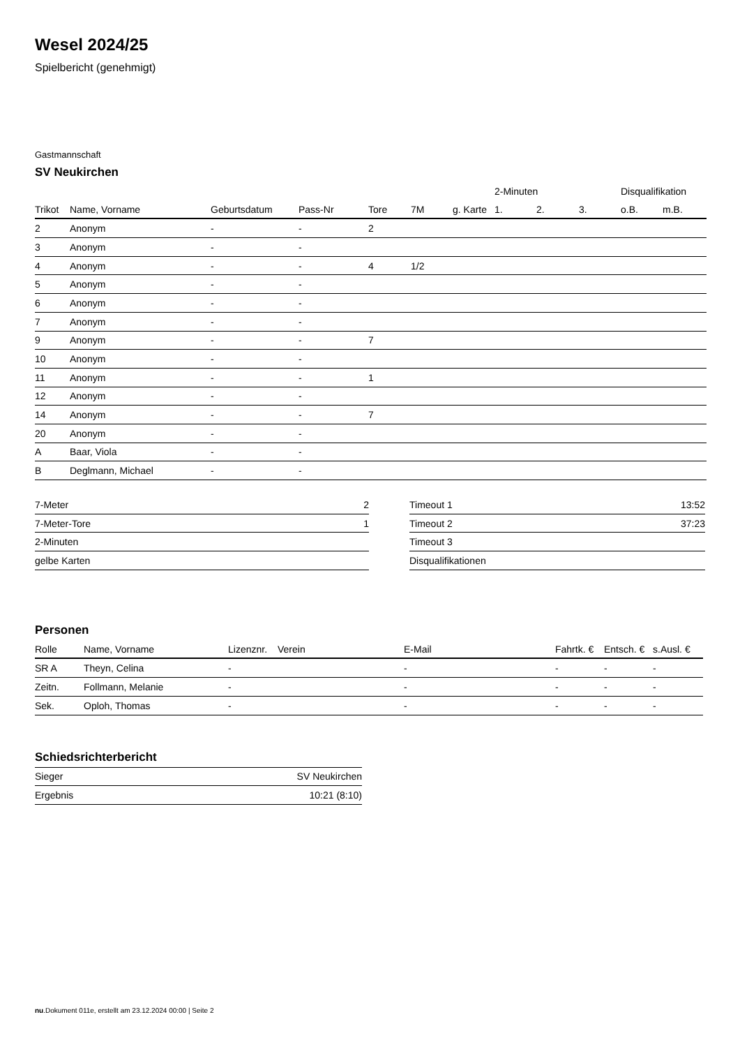Wesel 2024/25
Spielbericht (genehmigt)
Gastmannschaft
SV Neukirchen
| | | | | | | | 2-Minuten | | | Disqualifikation | |
| --- | --- | --- | --- | --- | --- | --- | --- | --- | --- | --- | --- |
| Trikot | Name, Vorname | Geburtsdatum | Pass-Nr | Tore | 7M | g. Karte | 1. | 2. | 3. | o.B. | m.B. |
| 2 | Anonym | - | - | 2 | | | | | | | |
| 3 | Anonym | - | - | | | | | | | | |
| 4 | Anonym | - | - | 4 | 1/2 | | | | | | |
| 5 | Anonym | - | - | | | | | | | | |
| 6 | Anonym | - | - | | | | | | | | |
| 7 | Anonym | - | - | | | | | | | | |
| 9 | Anonym | - | - | 7 | | | | | | | |
| 10 | Anonym | - | - | | | | | | | | |
| 11 | Anonym | - | - | 1 | | | | | | | |
| 12 | Anonym | - | - | | | | | | | | |
| 14 | Anonym | - | - | 7 | | | | | | | |
| 20 | Anonym | - | - | | | | | | | | |
| A | Baar, Viola | - | - | | | | | | | | |
| B | Deglmann, Michael | - | - | | | | | | | | |
| 7-Meter | 2 |
| 7-Meter-Tore | 1 |
| 2-Minuten | |
| gelbe Karten | |
| Timeout 1 | 13:52 |
| Timeout 2 | 37:23 |
| Timeout 3 | |
| Disqualifikationen | |
Personen
| Rolle | Name, Vorname | Lizenznr. | Verein | E-Mail | Fahrtk. € | Entsch. € | s.Ausl. € |
| --- | --- | --- | --- | --- | --- | --- | --- |
| SR A | Theyn, Celina | - | | - | - | - | - |
| Zeitn. | Follmann, Melanie | - | | - | - | - | - |
| Sek. | Oploh, Thomas | - | | - | - | - | - |
Schiedsrichterbericht
| Sieger | SV Neukirchen |
| Ergebnis | 10:21 (8:10) |
nu.Dokument 011e, erstellt am 23.12.2024 00:00 | Seite 2